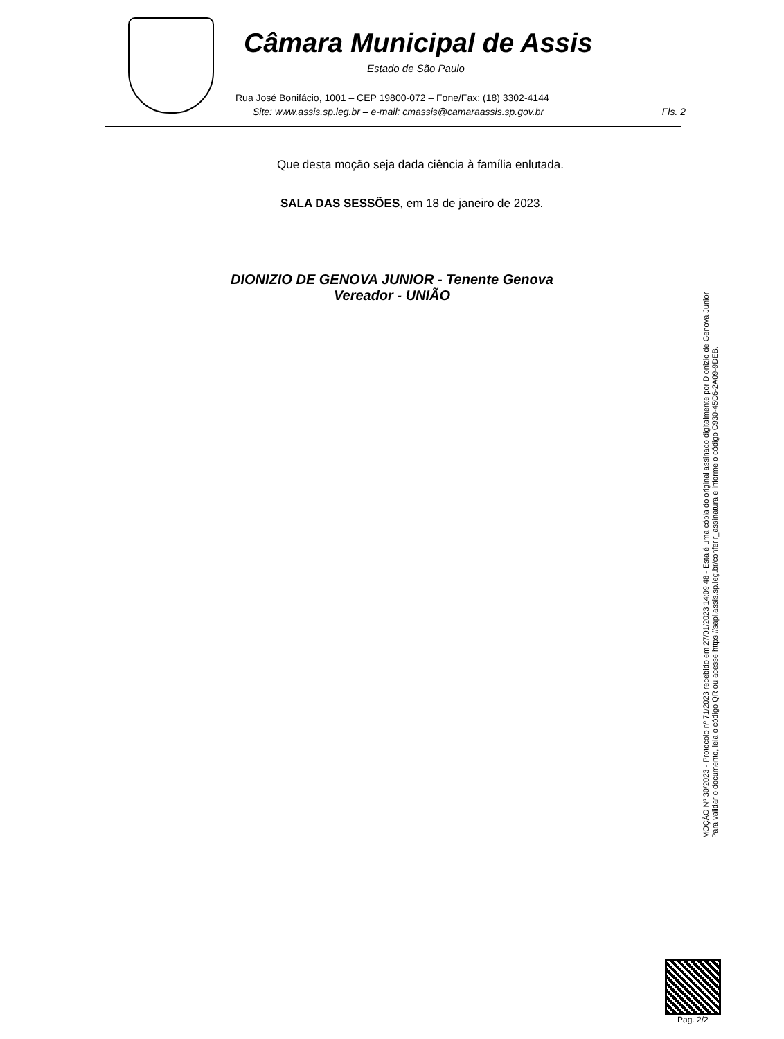Câmara Municipal de Assis
Estado de São Paulo
Rua José Bonifácio, 1001 – CEP 19800-072 – Fone/Fax: (18) 3302-4144
Site: www.assis.sp.leg.br – e-mail: cmassis@camaraassis.sp.gov.br Fls. 2
Que desta moção seja dada ciência à família enlutada.
SALA DAS SESSÕES, em 18 de janeiro de 2023.
DIONIZIO DE GENOVA JUNIOR - Tenente Genova
Vereador - UNIÃO
MOÇÃO Nº 30/2023 - Protocolo nº 71/2023 recebido em 27/01/2023 14:09:48 - Esta é uma cópia do original assinado digitalmente por Dionizio de Genova Junior
Para validar o documento, leia o código QR ou acesse https://sapl.assis.sp.leg.br/conferir_assinatura e informe o código C930-45C6-2A09-9DEB.
Pag. 2/2